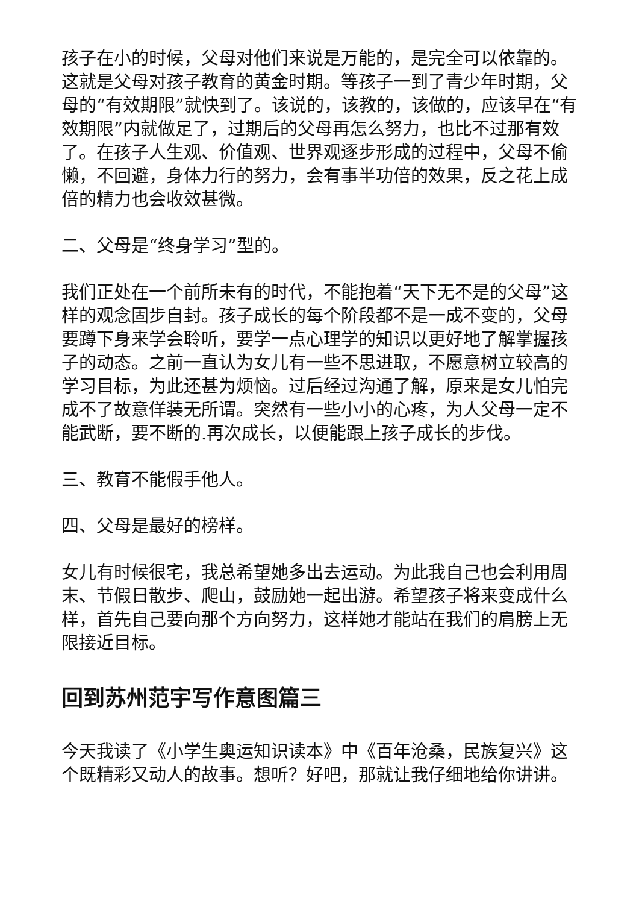孩子在小的时候，父母对他们来说是万能的，是完全可以依靠的。这就是父母对孩子教育的黄金时期。等孩子一到了青少年时期，父母的“有效期限”就快到了。该说的，该教的，该做的，应该早在“有效期限”内就做足了，过期后的父母再怎么努力，也比不过那有效了。在孩子人生观、价值观、世界观逐步形成的过程中，父母不偷懒，不回避，身体力行的努力，会有事半功倍的效果，反之花上成倍的精力也会收效甚微。
二、父母是“终身学习”型的。
我们正处在一个前所未有的时代，不能抱着“天下无不是的父母”这样的观念固步自封。孩子成长的每个阶段都不是一成不变的，父母要蹲下身来学会聆听，要学一点心理学的知识以更好地了解掌握孩子的动态。之前一直认为女儿有一些不思进取，不愿意树立较高的学习目标，为此还甚为烦恼。过后经过沟通了解，原来是女儿怕完成不了故意佯装无所谓。突然有一些小小的心疼，为人父母一定不能武断，要不断的.再次成长，以便能跟上孩子成长的步伐。
三、教育不能假手他人。
四、父母是最好的榜样。
女儿有时候很宅，我总希望她多出去运动。为此我自己也会利用周末、节假日散步、爬山，鼓励她一起出游。希望孩子将来变成什么样，首先自己要向那个方向努力，这样她才能站在我们的肩膀上无限接近目标。
回到苏州范宇写作意图篇三
今天我读了《小学生奥运知识读本》中《百年沧桑，民族复兴》这个既精彩又动人的故事。想听？好吧，那就让我仔细地给你讲讲。